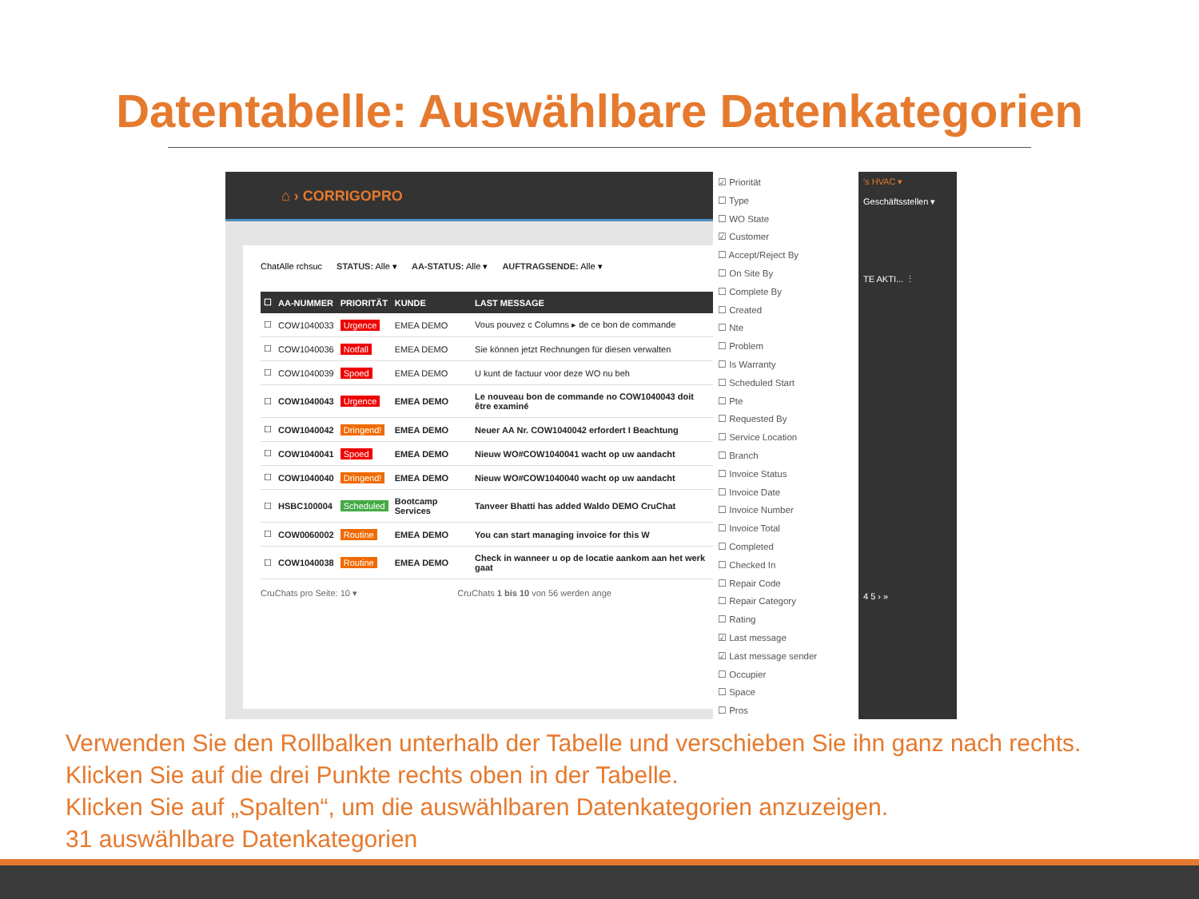Datentabelle: Auswählbare Datenkategorien
⌂ › CORRIGOPRO
ChatAlle rchsuc STATUS: Alle ▾ AA-STATUS: Alle ▾ AUFTRAGSENDE: Alle ▾
| ☐ | AA-NUMMER | PRIORITÄT | KUNDE | LAST MESSAGE |
| --- | --- | --- | --- | --- |
| ☐ | COW1040033 | Urgence | EMEA DEMO | Vous pouvez c Columns ▸ de ce bon de commande |
| ☐ | COW1040036 | Notfall | EMEA DEMO | Sie können jetzt Rechnungen für diesen verwalten |
| ☐ | COW1040039 | Spoed | EMEA DEMO | U kunt de factuur voor deze WO nu beh |
| ☐ | COW1040043 | Urgence | EMEA DEMO | Le nouveau bon de commande no COW1040043 doit être examiné |
| ☐ | COW1040042 | Dringend! | EMEA DEMO | Neuer AA Nr. COW1040042 erfordert I Beachtung |
| ☐ | COW1040041 | Spoed | EMEA DEMO | Nieuw WO#COW1040041 wacht op uw aandacht |
| ☐ | COW1040040 | Dringend! | EMEA DEMO | Nieuw WO#COW1040040 wacht op uw aandacht |
| ☐ | HSBC100004 | Scheduled | Bootcamp Services | Tanveer Bhatti has added Waldo DEMO CruChat |
| ☐ | COW0060002 | Routine | EMEA DEMO | You can start managing invoice for this W |
| ☐ | COW1040038 | Routine | EMEA DEMO | Check in wanneer u op de locatie aankom aan het werk gaat |
CruChats pro Seite: 10 ▾ CruChats 1 bis 10 von 56 werden ange
☑ Priorität
☐ Type
☐ WO State
☑ Customer
☐ Accept/Reject By
☐ On Site By
☐ Complete By
☐ Created
☐ Nte
☐ Problem
☐ Is Warranty
☐ Scheduled Start
☐ Pte
☐ Requested By
☐ Service Location
☐ Branch
☐ Invoice Status
☐ Invoice Date
☐ Invoice Number
☐ Invoice Total
☐ Completed
☐ Checked In
☐ Repair Code
☐ Repair Category
☐ Rating
☑ Last message
☑ Last message sender
☐ Occupier
☐ Space
☐ Pros
's HVAC ▾
Geschäftsstellen ▾
TE AKTI... ⋮
4 5 › »
Verwenden Sie den Rollbalken unterhalb der Tabelle und verschieben Sie ihn ganz nach rechts.
Klicken Sie auf die drei Punkte rechts oben in der Tabelle.
Klicken Sie auf „Spalten“, um die auswählbaren Datenkategorien anzuzeigen.
31 auswählbare Datenkategorien